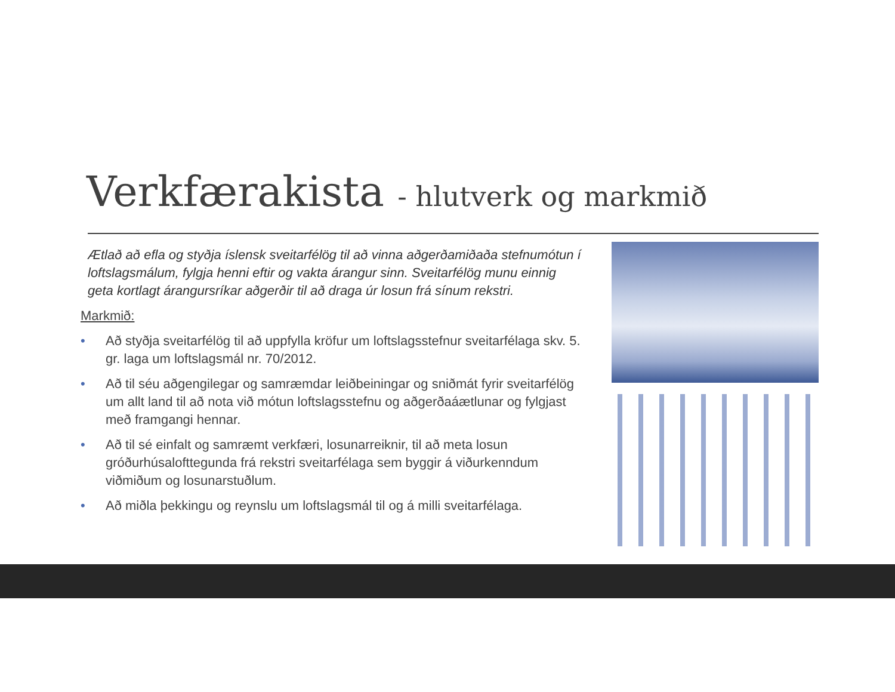Verkfærakista - hlutverk og markmið
Ætlað að efla og styðja íslensk sveitarfélög til að vinna aðgerðamiðaða stefnumótun í loftslagsmálum, fylgja henni eftir og vakta árangur sinn. Sveitarfélög munu einnig geta kortlagt árangursríkar aðgerðir til að draga úr losun frá sínum rekstri.
Markmið:
• Að styðja sveitarfélög til að uppfylla kröfur um loftslagsstefnur sveitarfélaga skv. 5. gr. laga um loftslagsmál nr. 70/2012.
• Að til séu aðgengilegar og samræmdar leiðbeiningar og sniðmát fyrir sveitarfélög um allt land til að nota við mótun loftslagsstefnu og aðgerðaáætlunar og fylgjast með framgangi hennar.
• Að til sé einfalt og samræmt verkfæri, losunarreiknir, til að meta losun gróðurhúsalofttegunda frá rekstri sveitarfélaga sem byggir á viðurkenndum viðmiðum og losunarstuðlum.
• Að miðla þekkingu og reynslu um loftslagsmál til og á milli sveitarfélaga.